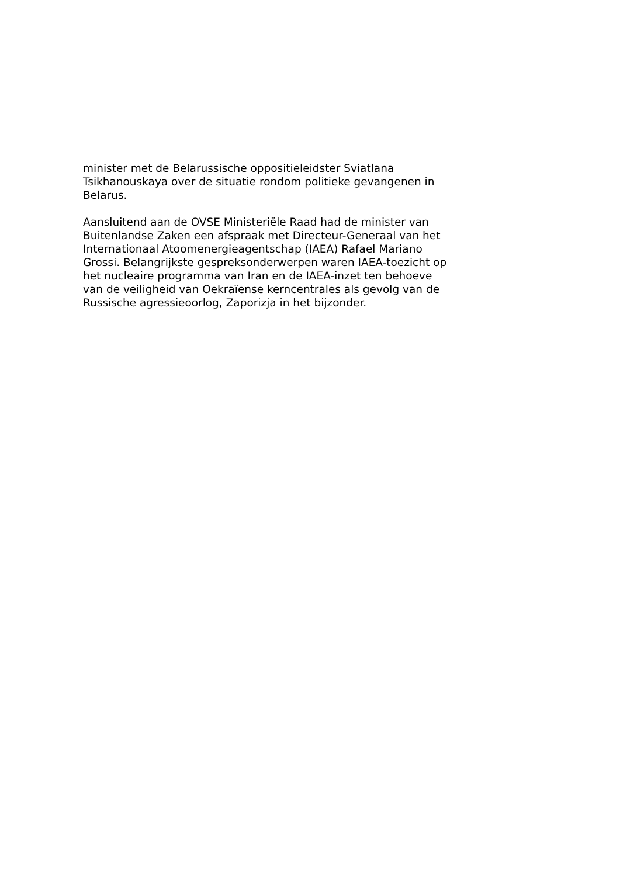minister met de Belarussische oppositieleidster Sviatlana
Tsikhanouskaya over de situatie rondom politieke gevangenen in
Belarus.
Aansluitend aan de OVSE Ministeriële Raad had de minister van
Buitenlandse Zaken een afspraak met Directeur-Generaal van het
Internationaal Atoomenergieagentschap (IAEA) Rafael Mariano
Grossi. Belangrijkste gespreksonderwerpen waren IAEA-toezicht op
het nucleaire programma van Iran en de IAEA-inzet ten behoeve
van de veiligheid van Oekraïense kerncentrales als gevolg van de
Russische agressieoorlog, Zaporizja in het bijzonder.